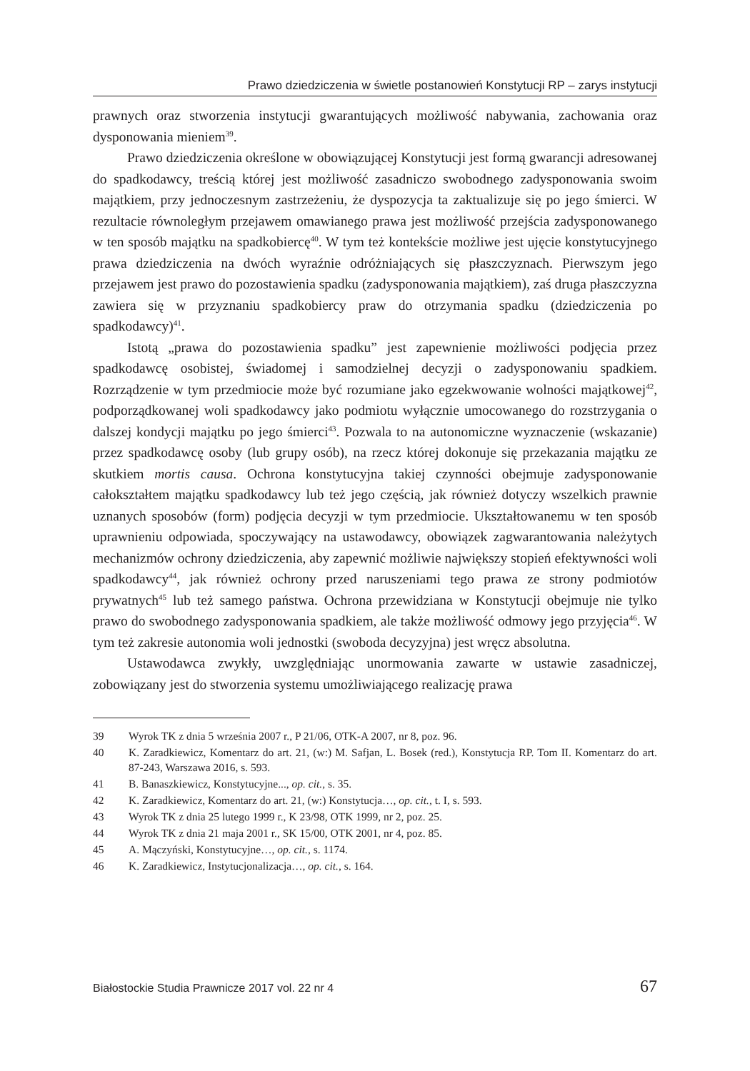Prawo dziedziczenia w świetle postanowień Konstytucji RP – zarys instytucji
prawnych oraz stworzenia instytucji gwarantujących możliwość nabywania, zachowania oraz dysponowania mieniem<sup>39</sup>.
Prawo dziedziczenia określone w obowiązującej Konstytucji jest formą gwarancji adresowanej do spadkodawcy, treścią której jest możliwość zasadniczo swobodnego zadysponowania swoim majątkiem, przy jednoczesnym zastrzeżeniu, że dyspozycja ta zaktualizuje się po jego śmierci. W rezultacie równoległym przejawem omawianego prawa jest możliwość przejścia zadysponowanego w ten sposób majątku na spadkobiercę<sup>40</sup>. W tym też kontekście możliwe jest ujęcie konstytucyjnego prawa dziedziczenia na dwóch wyraźnie odróżniających się płaszczyznach. Pierwszym jego przejawem jest prawo do pozostawienia spadku (zadysponowania majątkiem), zaś druga płaszczyzna zawiera się w przyznaniu spadkobiercy praw do otrzymania spadku (dziedziczenia po spadkodawcy)<sup>41</sup>.
Istotą „prawa do pozostawienia spadku” jest zapewnienie możliwości podjęcia przez spadkodawcę osobistej, świadomej i samodzielnej decyzji o zadysponowaniu spadkiem. Rozrządzenie w tym przedmiocie może być rozumiane jako egzekwowanie wolności majątkowej<sup>42</sup>, podporządkowanej woli spadkodawcy jako podmiotu wyłącznie umocowanego do rozstrzygania o dalszej kondycji majątku po jego śmierci<sup>43</sup>. Pozwala to na autonomiczne wyznaczenie (wskazanie) przez spadkodawcę osoby (lub grupy osób), na rzecz której dokonuje się przekazania majątku ze skutkiem mortis causa. Ochrona konstytucyjna takiej czynności obejmuje zadysponowanie całokształtem majątku spadkodawcy lub też jego częścią, jak również dotyczy wszelkich prawnie uznanych sposobów (form) podjęcia decyzji w tym przedmiocie. Ukształtowanemu w ten sposób uprawnieniu odpowiada, spoczywający na ustawodawcy, obowiązek zagwarantowania należytych mechanizmów ochrony dziedziczenia, aby zapewnić możliwie największy stopień efektywności woli spadkodawcy<sup>44</sup>, jak również ochrony przed naruszeniami tego prawa ze strony podmiotów prywatnych<sup>45</sup> lub też samego państwa. Ochrona przewidziana w Konstytucji obejmuje nie tylko prawo do swobodnego zadysponowania spadkiem, ale także możliwość odmowy jego przyjęcia<sup>46</sup>. W tym też zakresie autonomia woli jednostki (swoboda decyzyjna) jest wręcz absolutna.
Ustawodawca zwykły, uwzględniając unormowania zawarte w ustawie zasadniczej, zobowiązany jest do stworzenia systemu umożliwiającego realizację prawa
39 Wyrok TK z dnia 5 września 2007 r., P 21/06, OTK-A 2007, nr 8, poz. 96.
40 K. Zaradkiewicz, Komentarz do art. 21, (w:) M. Safjan, L. Bosek (red.), Konstytucja RP. Tom II. Komentarz do art. 87-243, Warszawa 2016, s. 593.
41 B. Banaszkiewicz, Konstytucyjne..., op. cit., s. 35.
42 K. Zaradkiewicz, Komentarz do art. 21, (w:) Konstytucja…, op. cit., t. I, s. 593.
43 Wyrok TK z dnia 25 lutego 1999 r., K 23/98, OTK 1999, nr 2, poz. 25.
44 Wyrok TK z dnia 21 maja 2001 r., SK 15/00, OTK 2001, nr 4, poz. 85.
45 A. Mączyński, Konstytucyjne…, op. cit., s. 1174.
46 K. Zaradkiewicz, Instytucjonalizacja…, op. cit., s. 164.
Białostockie Studia Prawnicze 2017 vol. 22 nr 4 67